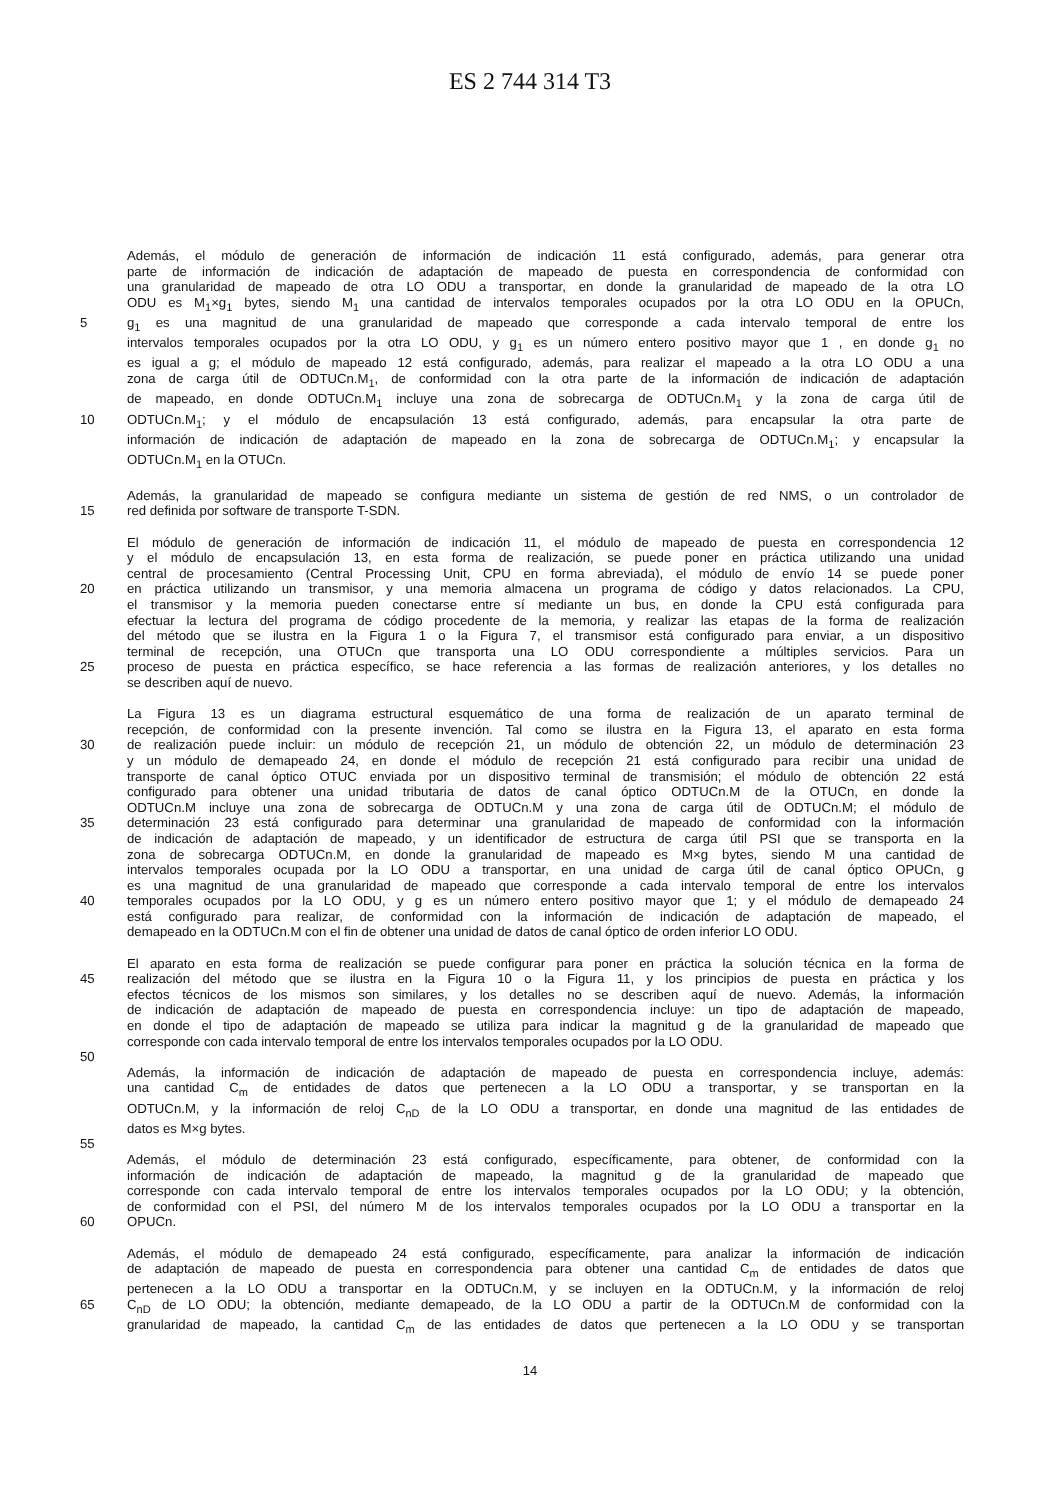ES 2 744 314 T3
Además, el módulo de generación de información de indicación 11 está configurado, además, para generar otra
parte de información de indicación de adaptación de mapeado de puesta en correspondencia de conformidad con
una granularidad de mapeado de otra LO ODU a transportar, en donde la granularidad de mapeado de la otra LO
ODU es M<sub>1</sub>×g<sub>1</sub> bytes, siendo M<sub>1</sub> una cantidad de intervalos temporales ocupados por la otra LO ODU en la OPUCn,
5 g<sub>1</sub> es una magnitud de una granularidad de mapeado que corresponde a cada intervalo temporal de entre los
intervalos temporales ocupados por la otra LO ODU, y g<sub>1</sub> es un número entero positivo mayor que 1 , en donde g<sub>1</sub> no
es igual a g; el módulo de mapeado 12 está configurado, además, para realizar el mapeado a la otra LO ODU a una
zona de carga útil de ODTUCn.M<sub>1</sub>, de conformidad con la otra parte de la información de indicación de adaptación
de mapeado, en donde ODTUCn.M<sub>1</sub> incluye una zona de sobrecarga de ODTUCn.M<sub>1</sub> y la zona de carga útil de
10 ODTUCn.M<sub>1</sub>; y el módulo de encapsulación 13 está configurado, además, para encapsular la otra parte de
información de indicación de adaptación de mapeado en la zona de sobrecarga de ODTUCn.M<sub>1</sub>; y encapsular la
ODTUCn.M<sub>1</sub> en la OTUCn.
Además, la granularidad de mapeado se configura mediante un sistema de gestión de red NMS, o un controlador de
15 red definida por software de transporte T-SDN.
El módulo de generación de información de indicación 11, el módulo de mapeado de puesta en correspondencia 12
y el módulo de encapsulación 13, en esta forma de realización, se puede poner en práctica utilizando una unidad
central de procesamiento (Central Processing Unit, CPU en forma abreviada), el módulo de envío 14 se puede poner
20 en práctica utilizando un transmisor, y una memoria almacena un programa de código y datos relacionados. La CPU,
el transmisor y la memoria pueden conectarse entre sí mediante un bus, en donde la CPU está configurada para
efectuar la lectura del programa de código procedente de la memoria, y realizar las etapas de la forma de realización
del método que se ilustra en la Figura 1 o la Figura 7, el transmisor está configurado para enviar, a un dispositivo
terminal de recepción, una OTUCn que transporta una LO ODU correspondiente a múltiples servicios. Para un
25 proceso de puesta en práctica específico, se hace referencia a las formas de realización anteriores, y los detalles no
se describen aquí de nuevo.
La Figura 13 es un diagrama estructural esquemático de una forma de realización de un aparato terminal de
recepción, de conformidad con la presente invención. Tal como se ilustra en la Figura 13, el aparato en esta forma
30 de realización puede incluir: un módulo de recepción 21, un módulo de obtención 22, un módulo de determinación 23
y un módulo de demapeado 24, en donde el módulo de recepción 21 está configurado para recibir una unidad de
transporte de canal óptico OTUC enviada por un dispositivo terminal de transmisión; el módulo de obtención 22 está
configurado para obtener una unidad tributaria de datos de canal óptico ODTUCn.M de la OTUCn, en donde la
ODTUCn.M incluye una zona de sobrecarga de ODTUCn.M y una zona de carga útil de ODTUCn.M; el módulo de
35 determinación 23 está configurado para determinar una granularidad de mapeado de conformidad con la información
de indicación de adaptación de mapeado, y un identificador de estructura de carga útil PSI que se transporta en la
zona de sobrecarga ODTUCn.M, en donde la granularidad de mapeado es M×g bytes, siendo M una cantidad de
intervalos temporales ocupada por la LO ODU a transportar, en una unidad de carga útil de canal óptico OPUCn, g
es una magnitud de una granularidad de mapeado que corresponde a cada intervalo temporal de entre los intervalos
40 temporales ocupados por la LO ODU, y g es un número entero positivo mayor que 1; y el módulo de demapeado 24
está configurado para realizar, de conformidad con la información de indicación de adaptación de mapeado, el
demapeado en la ODTUCn.M con el fin de obtener una unidad de datos de canal óptico de orden inferior LO ODU.
El aparato en esta forma de realización se puede configurar para poner en práctica la solución técnica en la forma de
45 realización del método que se ilustra en la Figura 10 o la Figura 11, y los principios de puesta en práctica y los
efectos técnicos de los mismos son similares, y los detalles no se describen aquí de nuevo. Además, la información
de indicación de adaptación de mapeado de puesta en correspondencia incluye: un tipo de adaptación de mapeado,
en donde el tipo de adaptación de mapeado se utiliza para indicar la magnitud g de la granularidad de mapeado que
corresponde con cada intervalo temporal de entre los intervalos temporales ocupados por la LO ODU.
50
Además, la información de indicación de adaptación de mapeado de puesta en correspondencia incluye, además:
una cantidad C<sub>m</sub> de entidades de datos que pertenecen a la LO ODU a transportar, y se transportan en la
ODTUCn.M, y la información de reloj C<sub>nD</sub> de la LO ODU a transportar, en donde una magnitud de las entidades de
datos es M×g bytes.
55
Además, el módulo de determinación 23 está configurado, específicamente, para obtener, de conformidad con la
información de indicación de adaptación de mapeado, la magnitud g de la granularidad de mapeado que
corresponde con cada intervalo temporal de entre los intervalos temporales ocupados por la LO ODU; y la obtención,
de conformidad con el PSI, del número M de los intervalos temporales ocupados por la LO ODU a transportar en la
60 OPUCn.
Además, el módulo de demapeado 24 está configurado, específicamente, para analizar la información de indicación
de adaptación de mapeado de puesta en correspondencia para obtener una cantidad C<sub>m</sub> de entidades de datos que
pertenecen a la LO ODU a transportar en la ODTUCn.M, y se incluyen en la ODTUCn.M, y la información de reloj
65 C<sub>nD</sub> de LO ODU; la obtención, mediante demapeado, de la LO ODU a partir de la ODTUCn.M de conformidad con la
granularidad de mapeado, la cantidad C<sub>m</sub> de las entidades de datos que pertenecen a la LO ODU y se transportan
14